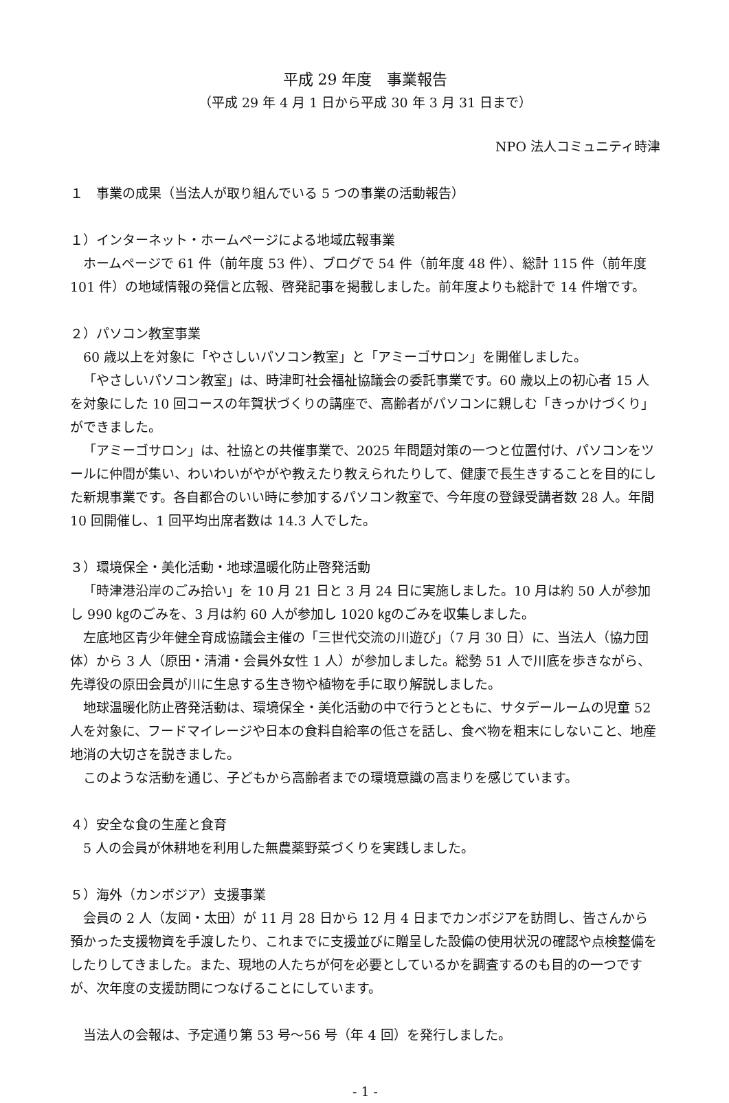平成 29 年度　事業報告
（平成 29 年 4 月 1 日から平成 30 年 3 月 31 日まで）
NPO 法人コミュニティ時津
１　事業の成果（当法人が取り組んでいる 5 つの事業の活動報告）
１）インターネット・ホームページによる地域広報事業
ホームページで 61 件（前年度 53 件）、ブログで 54 件（前年度 48 件）、総計 115 件（前年度 101 件）の地域情報の発信と広報、啓発記事を掲載しました。前年度よりも総計で 14 件増です。
２）パソコン教室事業
60 歳以上を対象に「やさしいパソコン教室」と「アミーゴサロン」を開催しました。
「やさしいパソコン教室」は、時津町社会福祉協議会の委託事業です。60 歳以上の初心者 15 人を対象にした 10 回コースの年賀状づくりの講座で、高齢者がパソコンに親しむ「きっかけづくり」ができました。
「アミーゴサロン」は、社協との共催事業で、2025 年問題対策の一つと位置付け、パソコンをツールに仲間が集い、わいわいがやがや教えたり教えられたりして、健康で長生きすることを目的にした新規事業です。各自都合のいい時に参加するパソコン教室で、今年度の登録受講者数 28 人。年間 10 回開催し、1 回平均出席者数は 14.3 人でした。
３）環境保全・美化活動・地球温暖化防止啓発活動
「時津港沿岸のごみ拾い」を 10 月 21 日と 3 月 24 日に実施しました。10 月は約 50 人が参加し 990 ㎏のごみを、3 月は約 60 人が参加し 1020 ㎏のごみを収集しました。
左底地区青少年健全育成協議会主催の「三世代交流の川遊び」（7 月 30 日）に、当法人（協力団体）から 3 人（原田・清浦・会員外女性 1 人）が参加しました。総勢 51 人で川底を歩きながら、先導役の原田会員が川に生息する生き物や植物を手に取り解説しました。
地球温暖化防止啓発活動は、環境保全・美化活動の中で行うとともに、サタデールームの児童 52 人を対象に、フードマイレージや日本の食料自給率の低さを話し、食べ物を粗末にしないこと、地産地消の大切さを説きました。
このような活動を通じ、子どもから高齢者までの環境意識の高まりを感じています。
４）安全な食の生産と食育
5 人の会員が休耕地を利用した無農薬野菜づくりを実践しました。
５）海外（カンボジア）支援事業
会員の 2 人（友岡・太田）が 11 月 28 日から 12 月 4 日までカンボジアを訪問し、皆さんから預かった支援物資を手渡したり、これまでに支援並びに贈呈した設備の使用状況の確認や点検整備をしたりしてきました。また、現地の人たちが何を必要としているかを調査するのも目的の一つですが、次年度の支援訪問につなげることにしています。
当法人の会報は、予定通り第 53 号～56 号（年 4 回）を発行しました。
- 1 -